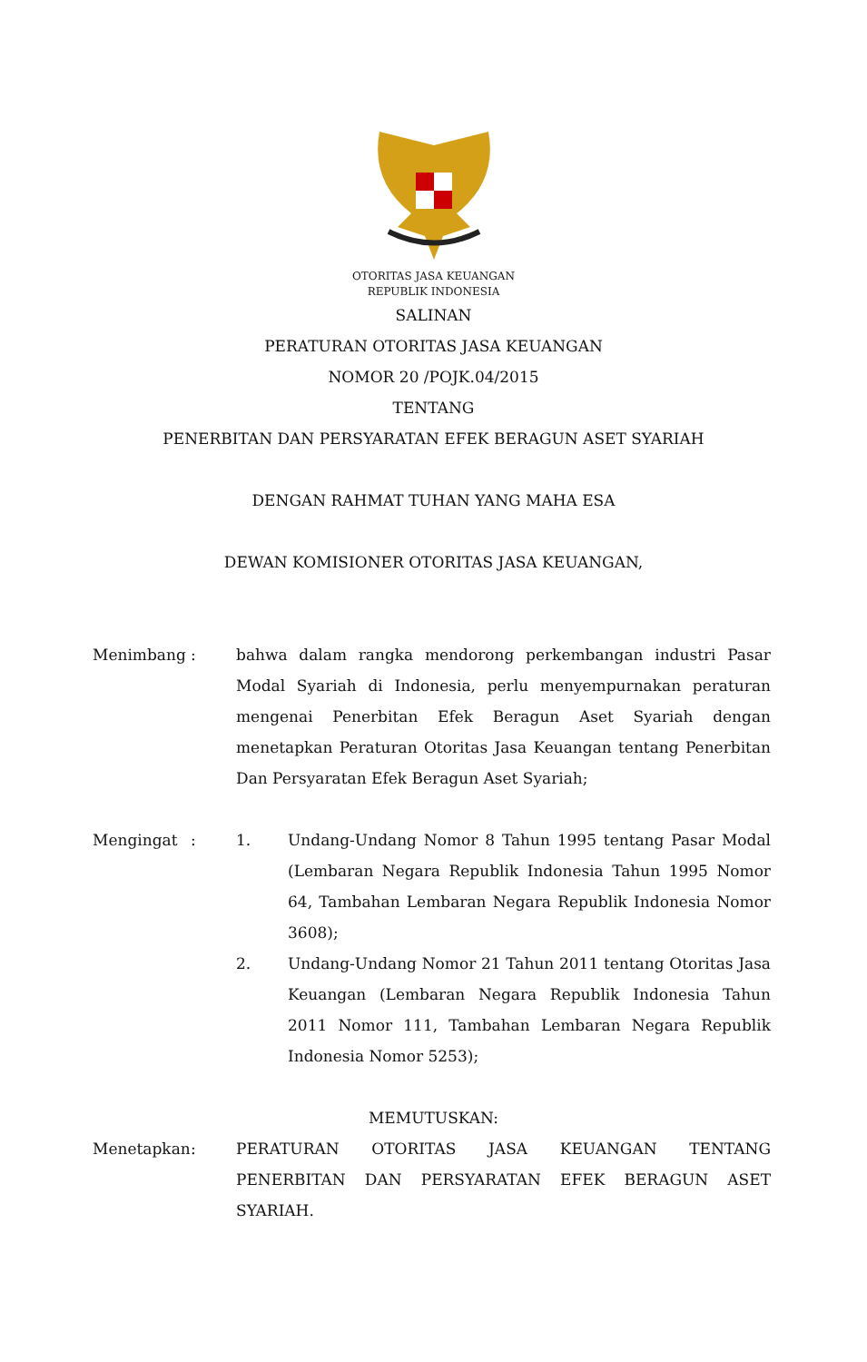OTORITAS JASA KEUANGAN
REPUBLIK INDONESIA
SALINAN
PERATURAN OTORITAS JASA KEUANGAN
NOMOR 20 /POJK.04/2015
TENTANG
PENERBITAN DAN PERSYARATAN EFEK BERAGUN ASET SYARIAH
DENGAN RAHMAT TUHAN YANG MAHA ESA
DEWAN KOMISIONER OTORITAS JASA KEUANGAN,
Menimbang : bahwa dalam rangka mendorong perkembangan industri Pasar Modal Syariah di Indonesia, perlu menyempurnakan peraturan mengenai Penerbitan Efek Beragun Aset Syariah dengan menetapkan Peraturan Otoritas Jasa Keuangan tentang Penerbitan Dan Persyaratan Efek Beragun Aset Syariah;
Mengingat : 1. Undang-Undang Nomor 8 Tahun 1995 tentang Pasar Modal (Lembaran Negara Republik Indonesia Tahun 1995 Nomor 64, Tambahan Lembaran Negara Republik Indonesia Nomor 3608);
2. Undang-Undang Nomor 21 Tahun 2011 tentang Otoritas Jasa Keuangan (Lembaran Negara Republik Indonesia Tahun 2011 Nomor 111, Tambahan Lembaran Negara Republik Indonesia Nomor 5253);
MEMUTUSKAN:
Menetapkan : PERATURAN OTORITAS JASA KEUANGAN TENTANG PENERBITAN DAN PERSYARATAN EFEK BERAGUN ASET SYARIAH.